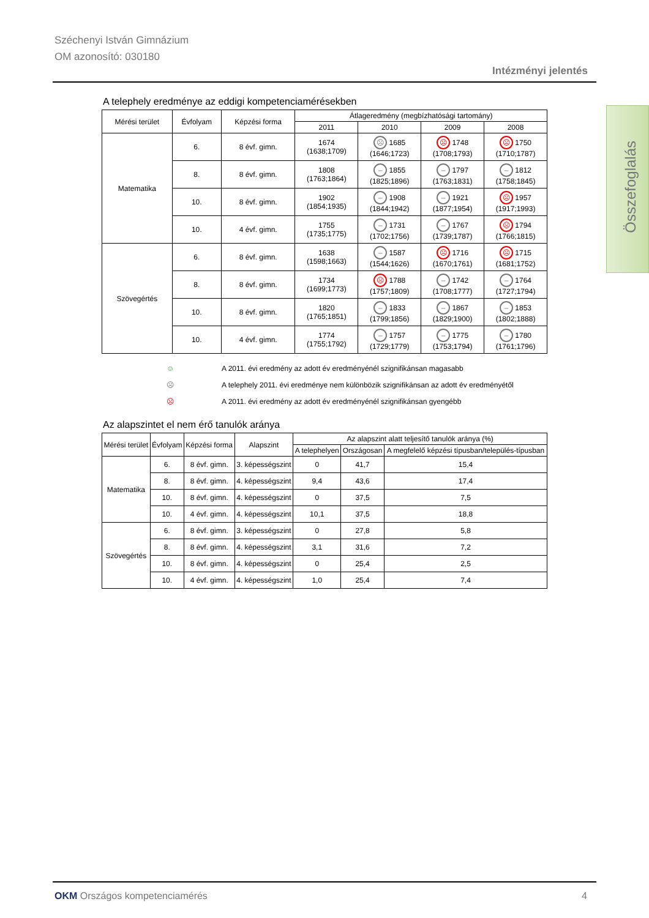Széchenyi István Gimnázium
OM azonosító: 030180
Intézményi jelentés
Összefoglalás
A telephely eredménye az eddigi kompetenciamérésekben
| Mérési terület | Évfolyam | Képzési forma | Átlageredmény (megbízhatósági tartomány) | | | |
| --- | --- | --- | --- | --- | --- | --- |
| | | | 2011 | 2010 | 2009 | 2008 |
| Matematika | 6. | 8 évf. gimn. | 1674 (1638;1709) | ☹ 1685 (1646;1723) | ☹ 1748 (1708;1793) | ☹ 1750 (1710;1787) |
| | 8. | 8 évf. gimn. | 1808 (1763;1864) | – 1855 (1825;1896) | – 1797 (1763;1831) | – 1812 (1758;1845) |
| | 10. | 8 évf. gimn. | 1902 (1854;1935) | – 1908 (1844;1942) | – 1921 (1877;1954) | ☹ 1957 (1917;1993) |
| | 10. | 4 évf. gimn. | 1755 (1735;1775) | – 1731 (1702;1756) | – 1767 (1739;1787) | ☹ 1794 (1766;1815) |
| Szövegértés | 6. | 8 évf. gimn. | 1638 (1598;1663) | – 1587 (1544;1626) | ☹ 1716 (1670;1761) | ☹ 1715 (1681;1752) |
| | 8. | 8 évf. gimn. | 1734 (1699;1773) | ☹ 1788 (1757;1809) | – 1742 (1708;1777) | – 1764 (1727;1794) |
| | 10. | 8 évf. gimn. | 1820 (1765;1851) | – 1833 (1799;1856) | – 1867 (1829;1900) | – 1853 (1802;1888) |
| | 10. | 4 évf. gimn. | 1774 (1755;1792) | – 1757 (1729;1779) | – 1775 (1753;1794) | – 1780 (1761;1796) |
☺ A 2011. évi eredmény az adott év eredményénél szignifikánsan magasabb
☹ A telephely 2011. évi eredménye nem különbözik szignifikánsan az adott év eredményétől
☹ A 2011. évi eredmény az adott év eredményénél szignifikánsan gyengébb
Az alapszintet el nem érő tanulók aránya
| Mérési terület | Évfolyam | Képzési forma | Alapszint | Az alapszint alatt teljesítő tanulók aránya (%) | | |
| --- | --- | --- | --- | --- | --- | --- |
| | | | | A telephelyen | Országosan | A megfelelő képzési típusban/település-típusban |
| Matematika | 6. | 8 évf. gimn. | 3. képességszint | 0 | 41,7 | 15,4 |
| | 8. | 8 évf. gimn. | 4. képességszint | 9,4 | 43,6 | 17,4 |
| | 10. | 8 évf. gimn. | 4. képességszint | 0 | 37,5 | 7,5 |
| | 10. | 4 évf. gimn. | 4. képességszint | 10,1 | 37,5 | 18,8 |
| Szövegértés | 6. | 8 évf. gimn. | 3. képességszint | 0 | 27,8 | 5,8 |
| | 8. | 8 évf. gimn. | 4. képességszint | 3,1 | 31,6 | 7,2 |
| | 10. | 8 évf. gimn. | 4. képességszint | 0 | 25,4 | 2,5 |
| | 10. | 4 évf. gimn. | 4. képességszint | 1,0 | 25,4 | 7,4 |
OKM Országos kompetenciamérés 4